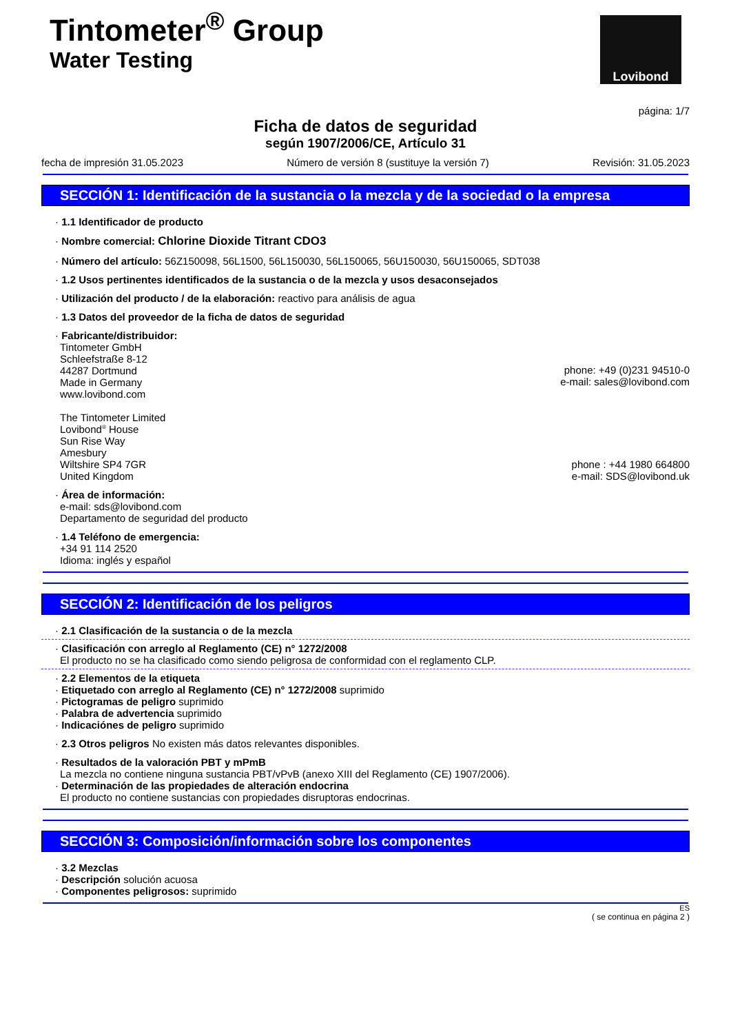Tintometer<sup>®</sup> Group
Water Testing
Lovibond
página: 1/7
Ficha de datos de seguridad
según 1907/2006/CE, Artículo 31
fecha de impresión 31.05.2023 Número de versión 8 (sustituye la versión 7) Revisión: 31.05.2023
SECCIÓN 1: Identificación de la sustancia o la mezcla y de la sociedad o la empresa
· 1.1 Identificador de producto
· Nombre comercial: Chlorine Dioxide Titrant CDO3
· Número del artículo: 56Z150098, 56L1500, 56L150030, 56L150065, 56U150030, 56U150065, SDT038
· 1.2 Usos pertinentes identificados de la sustancia o de la mezcla y usos desaconsejados
· Utilización del producto / de la elaboración: reactivo para análisis de agua
· 1.3 Datos del proveedor de la ficha de datos de seguridad
· Fabricante/distribuidor:
Tintometer GmbH
Schleefstraße 8-12
44287 Dortmund
Made in Germany
www.lovibond.com
phone: +49 (0)231 94510-0
e-mail: sales@lovibond.com
The Tintometer Limited
Lovibond<sup>®</sup> House
Sun Rise Way
Amesbury
Wiltshire SP4 7GR
United Kingdom
phone : +44 1980 664800
e-mail: SDS@lovibond.uk
· Área de información:
e-mail: sds@lovibond.com
Departamento de seguridad del producto
· 1.4 Teléfono de emergencia:
+34 91 114 2520
Idioma: inglés y español
SECCIÓN 2: Identificación de los peligros
· 2.1 Clasificación de la sustancia o de la mezcla
· Clasificación con arreglo al Reglamento (CE) n° 1272/2008
El producto no se ha clasificado como siendo peligrosa de conformidad con el reglamento CLP.
· 2.2 Elementos de la etiqueta
· Etiquetado con arreglo al Reglamento (CE) n° 1272/2008 suprimido
· Pictogramas de peligro suprimido
· Palabra de advertencia suprimido
· Indicaciónes de peligro suprimido
· 2.3 Otros peligros No existen más datos relevantes disponibles.
· Resultados de la valoración PBT y mPmB
La mezcla no contiene ninguna sustancia PBT/vPvB (anexo XIII del Reglamento (CE) 1907/2006).
· Determinación de las propiedades de alteración endocrina
El producto no contiene sustancias con propiedades disruptoras endocrinas.
SECCIÓN 3: Composición/información sobre los componentes
· 3.2 Mezclas
· Descripción solución acuosa
· Componentes peligrosos: suprimido
ES
( se continua en página 2 )